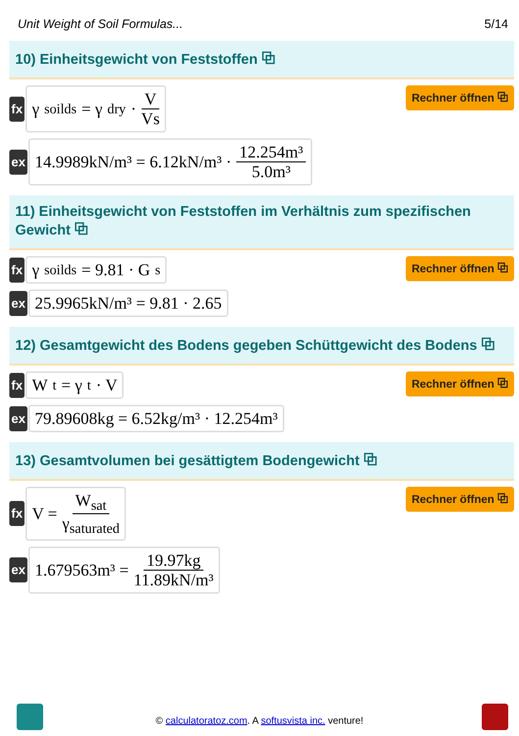Unit Weight of Soil Formulas... 5/14
10) Einheitsgewicht von Feststoffen ⧉
fx
γ<sub>soilds</sub> = γ<sub>dry</sub> · V Vs
Rechner öffnen ⧉
ex
14.9989kN/m³ = 6.12kN/m³ · 12.254m³ 5.0m³
11) Einheitsgewicht von Feststoffen im Verhältnis zum spezifischen Gewicht ⧉
fx
γ<sub>soilds</sub> = 9.81 · G<sub>s</sub>
Rechner öffnen ⧉
ex
25.9965kN/m³ = 9.81 · 2.65
12) Gesamtgewicht des Bodens gegeben Schüttgewicht des Bodens ⧉
fx
W<sub>t</sub> = γ<sub>t</sub> · V
Rechner öffnen ⧉
ex
79.89608kg = 6.52kg/m³ · 12.254m³
13) Gesamtvolumen bei gesättigtem Bodengewicht ⧉
fx
V = W<sub>sat</sub> γ<sub>saturated</sub>
Rechner öffnen ⧉
ex
1.679563m³ = 19.97kg 11.89kN/m³
© calculatoratoz.com. A softusvista inc. venture!